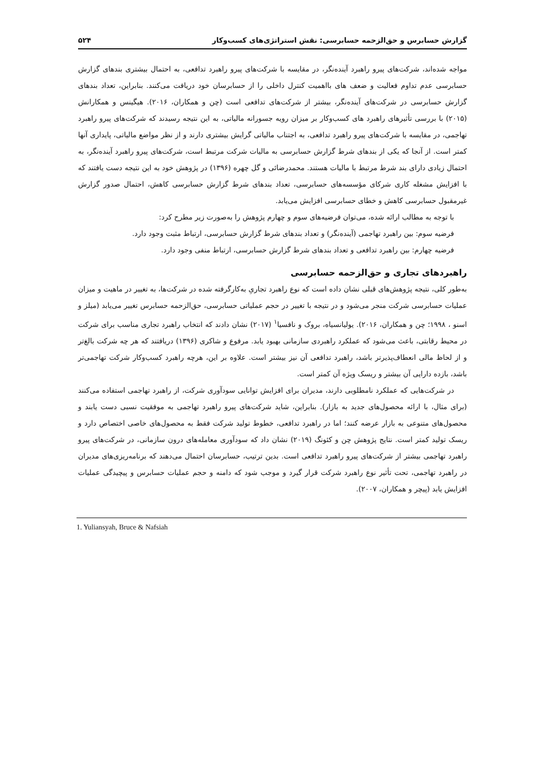گزارش حسابرس و حق‌الزحمه حسابرسی: نقش استراتژی‌های کسب‌وکار ۵۲۴
مواجه شده‌اند، شرکت‌های پیرو راهبرد آینده‌نگر، در مقایسه با شرکت‌های پیرو راهبرد تدافعی، به احتمال بیشتری بندهای گزارش حسابرسی عدم تداوم فعالیت و ضعف های بااهمیت کنترل داخلی را از حسابرسان خود دریافت می‌کنند. بنابراین، تعداد بندهای گزارش حسابرسی در شرکت‌های آینده‌نگر، بیشتر از شرکت‌های تدافعی است (چن و همکاران، ۲۰۱۶). هیگینس و همکارانش (۲۰۱۵) با بررسی تأثیرهای راهبرد های کسب‌وکار بر میزان رویه جسورانه مالیاتی، به این نتیجه رسیدند که شرکت‌های پیرو راهبرد تهاجمی، در مقایسه با شرکت‌های پیرو راهبرد تدافعی، به اجتناب مالیاتی گرایش بیشتری دارند و از نظر مواضع مالیاتی، پایداری آنها کمتر است. از آنجا که یکی از بندهای شرط گزارش حسابرسی به مالیات شرکت مرتبط است، شرکت‌های پیرو راهبرد آینده‌نگر، به احتمال زیادی دارای بند شرط مرتبط با مالیات هستند. محمدرضائی و گل چهره (۱۳۹۶) در پژوهش خود به این نتیجه دست یافتند که با افزایش مشغله کاری شرکای مؤسسه‌های حسابرسی، تعداد بندهای شرط گزارش حسابرسی کاهش، احتمال صدور گزارش غیرمقبول حسابرسی کاهش و خطای حسابرسی افزایش می‌یابد.
با توجه به مطالب ارائه شده، می‌توان فرضیه‌های سوم و چهارم پژوهش را به‌صورت زیر مطرح کرد:
فرضیه سوم: بین راهبرد تهاجمی (آینده‌نگر) و تعداد بندهای شرط گزارش حسابرسی، ارتباط مثبت وجود دارد.
فرضیه چهارم: بین راهبرد تدافعی و تعداد بندهای شرط گزارش حسابرسی، ارتباط منفی وجود دارد.
راهبردهای تجاری و حق‌الزحمه حسابرسی
به‌طور کلی، نتیجه پژوهش‌های قبلی نشان داده است که نوع راهبرد تجاریِ به‌کارگرفته شده در شرکت‌ها، به تغییر در ماهیت و میزان عملیات حسابرسی شرکت منجر می‌شود و در نتیجه با تغییر در حجم عملیاتی حسابرسی، حق‌الزحمه حسابرس تغییر می‌یابد (میلز و اسنو ، ۱۹۹۸؛ چن و همکاران، ۲۰۱۶). یولیانسیاه، بروک و نافسیا<sup>۱</sup> (۲۰۱۷) نشان دادند که انتخاب راهبرد تجاری مناسب برای شرکت در محیط رقابتی، باعث می‌شود که عملکرد راهبردی سازمانی بهبود یابد. مرفوع و شاکری (۱۳۹۶) دریافتند که هر چه شرکت بالغ‌تر و از لحاظ مالی انعطاف‌پذیرتر باشد، راهبرد تدافعی آن نیز بیشتر است. علاوه بر این، هرچه راهبرد کسب‌وکار شرکت تهاجمی‌تر باشد، بازده دارایی آن بیشتر و ریسک ویژه آن کمتر است.
در شرکت‌هایی که عملکرد نامطلوبی دارند، مدیران برای افزایش توانایی سودآوری شرکت، از راهبرد تهاجمی استفاده می‌کنند (برای مثال، با ارائه محصول‌های جدید به بازار). بنابراین، شاید شرکت‌های پیرو راهبرد تهاجمی به موفقیت نسبی دست یابند و محصول‌های متنوعی به بازار عرضه کنند؛ اما در راهبرد تدافعی، خطوط تولید شرکت فقط به محصول‌های خاصی اختصاص دارد و ریسک تولید کمتر است. نتایج پژوهش چن و کئونگ (۲۰۱۹) نشان داد که سودآوری معامله‌های درون سازمانی، در شرکت‌های پیرو راهبرد تهاجمی بیشتر از شرکت‌های پیرو راهبرد تدافعی است. بدین ترتیب، حسابرسان احتمال می‌دهند که برنامه‌ریزی‌های مدیران در راهبرد تهاجمی، تحت تأثیر نوع راهبرد شرکت قرار گیرد و موجب شود که دامنه و حجم عملیات حسابرس و پیچیدگی عملیات افزایش یابد (پیچر و همکاران، ۲۰۰۷).
1. Yuliansyah, Bruce & Nafsiah